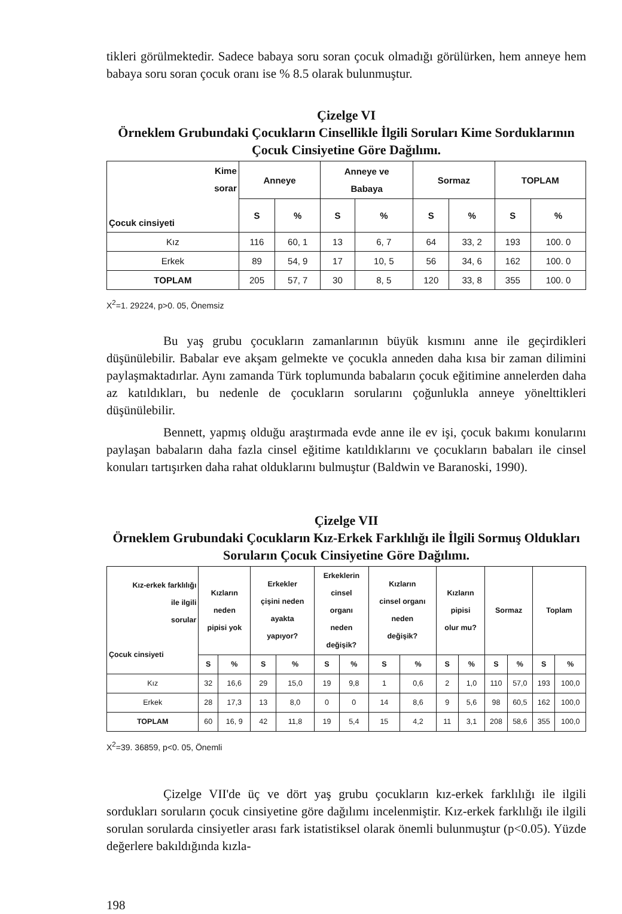tikleri görülmektedir. Sadece babaya soru soran çocuk olmadığı görülürken, hem anneye hem babaya soru soran çocuk oranı ise % 8.5 olarak bulunmuştur.
Çizelge VI
Örneklem Grubundaki Çocukların Cinsellikle İlgili Soruları Kime Sorduklarının Çocuk Cinsiyetine Göre Dağılımı.
| Kime sorar Çocuk cinsiyeti | Anneye | | Anneye ve Babaya | | Sormaz | | TOPLAM | |
| --- | --- | --- | --- | --- | --- | --- | --- | --- |
| | S | % | S | % | S | % | S | % |
| Kız | 116 | 60, 1 | 13 | 6, 7 | 64 | 33, 2 | 193 | 100. 0 |
| Erkek | 89 | 54, 9 | 17 | 10, 5 | 56 | 34, 6 | 162 | 100. 0 |
| TOPLAM | 205 | 57, 7 | 30 | 8, 5 | 120 | 33, 8 | 355 | 100. 0 |
X<sup>2</sup>=1. 29224, p>0. 05, Önemsiz
Bu yaş grubu çocukların zamanlarının büyük kısmını anne ile geçirdikleri düşünülebilir. Babalar eve akşam gelmekte ve çocukla anneden daha kısa bir zaman dilimini paylaşmaktadırlar. Aynı zamanda Türk toplumunda babaların çocuk eğitimine annelerden daha az katıldıkları, bu nedenle de çocukların sorularını çoğunlukla anneye yönelttikleri düşünülebilir.
Bennett, yapmış olduğu araştırmada evde anne ile ev işi, çocuk bakımı konularını paylaşan babaların daha fazla cinsel eğitime katıldıklarını ve çocukların babaları ile cinsel konuları tartışırken daha rahat olduklarını bulmuştur (Baldwin ve Baranoski, 1990).
Çizelge VII
Örneklem Grubundaki Çocukların Kız-Erkek Farklılığı ile İlgili Sormuş Oldukları Soruların Çocuk Cinsiyetine Göre Dağılımı.
| Kız-erkek farklılığı ile ilgili sorular Çocuk cinsiyeti | Kızların neden pipisi yok | | Erkekler çişini neden ayakta yapıyor? | | Erkeklerin cinsel organı neden değişik? | | Kızların cinsel organı neden değişik? | | Kızların pipisi olur mu? | | Sormaz | | Toplam | |
| --- | --- | --- | --- | --- | --- | --- | --- | --- | --- | --- | --- | --- | --- | --- |
| | S | % | S | % | S | % | S | % | S | % | S | % | S | % |
| Kız | 32 | 16,6 | 29 | 15,0 | 19 | 9,8 | 1 | 0,6 | 2 | 1,0 | 110 | 57,0 | 193 | 100,0 |
| Erkek | 28 | 17,3 | 13 | 8,0 | 0 | 0 | 14 | 8,6 | 9 | 5,6 | 98 | 60,5 | 162 | 100,0 |
| TOPLAM | 60 | 16, 9 | 42 | 11,8 | 19 | 5,4 | 15 | 4,2 | 11 | 3,1 | 208 | 58,6 | 355 | 100,0 |
X<sup>2</sup>=39. 36859, p<0. 05, Önemli
Çizelge VII'de üç ve dört yaş grubu çocukların kız-erkek farklılığı ile ilgili sordukları soruların çocuk cinsiyetine göre dağılımı incelenmiştir. Kız-erkek farklılığı ile ilgili sorulan sorularda cinsiyetler arası fark istatistiksel olarak önemli bulunmuştur (p<0.05). Yüzde değerlere bakıldığında kızla-
198